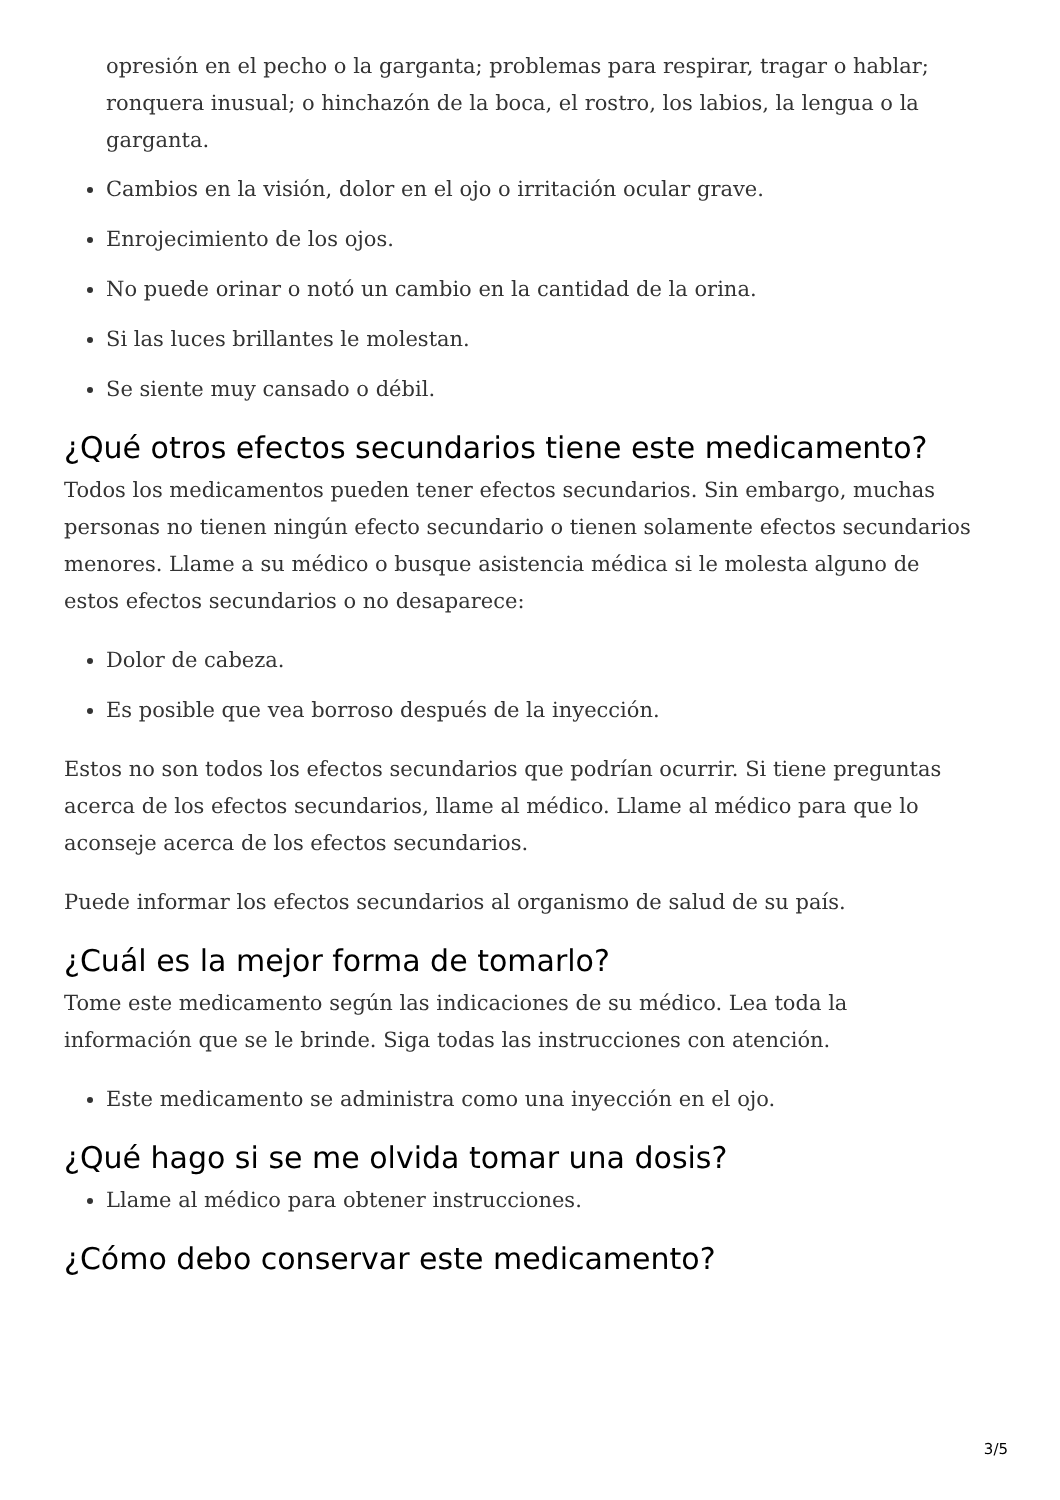opresión en el pecho o la garganta; problemas para respirar, tragar o hablar; ronquera inusual; o hinchazón de la boca, el rostro, los labios, la lengua o la garganta.
Cambios en la visión, dolor en el ojo o irritación ocular grave.
Enrojecimiento de los ojos.
No puede orinar o notó un cambio en la cantidad de la orina.
Si las luces brillantes le molestan.
Se siente muy cansado o débil.
¿Qué otros efectos secundarios tiene este medicamento?
Todos los medicamentos pueden tener efectos secundarios. Sin embargo, muchas personas no tienen ningún efecto secundario o tienen solamente efectos secundarios menores. Llame a su médico o busque asistencia médica si le molesta alguno de estos efectos secundarios o no desaparece:
Dolor de cabeza.
Es posible que vea borroso después de la inyección.
Estos no son todos los efectos secundarios que podrían ocurrir. Si tiene preguntas acerca de los efectos secundarios, llame al médico. Llame al médico para que lo aconseje acerca de los efectos secundarios.
Puede informar los efectos secundarios al organismo de salud de su país.
¿Cuál es la mejor forma de tomarlo?
Tome este medicamento según las indicaciones de su médico. Lea toda la información que se le brinde. Siga todas las instrucciones con atención.
Este medicamento se administra como una inyección en el ojo.
¿Qué hago si se me olvida tomar una dosis?
Llame al médico para obtener instrucciones.
¿Cómo debo conservar este medicamento?
3/5